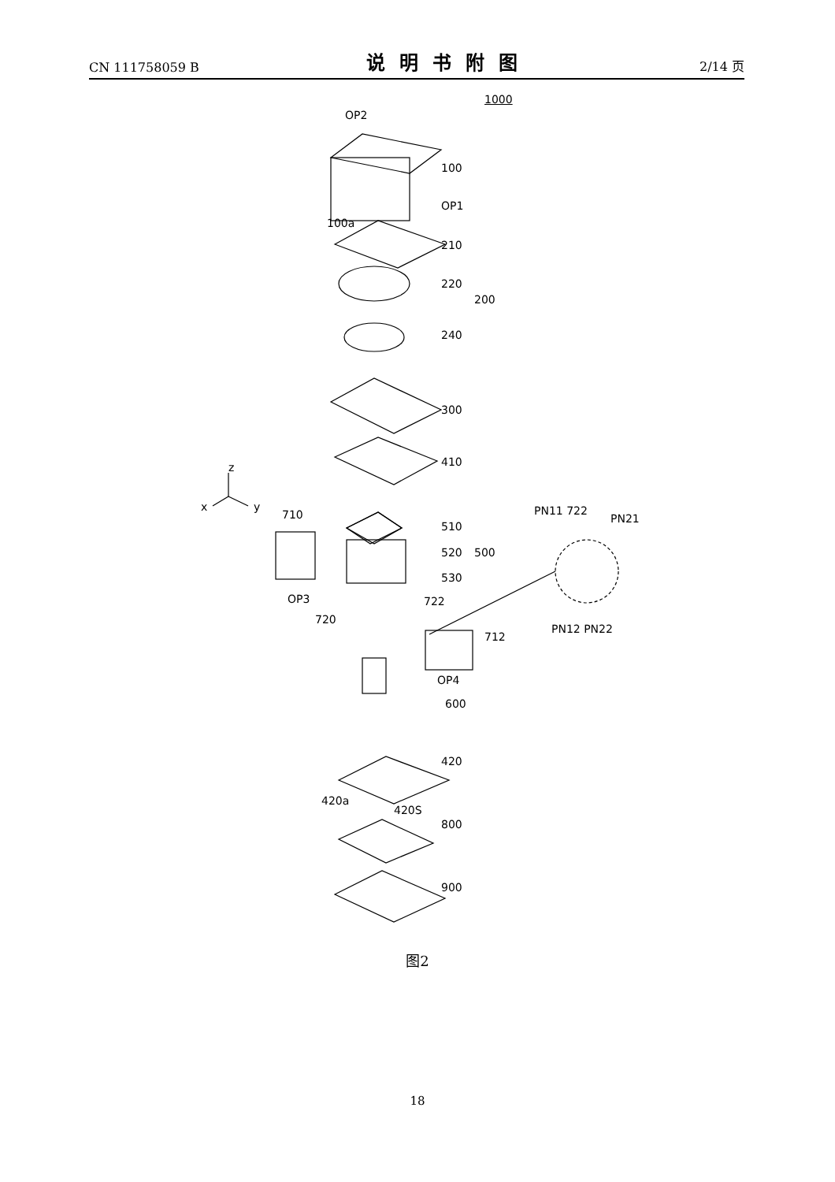CN 111758059 B 说明书附图 2/14 页
1000
OP2
100
OP1
100a
210
220
200
240
300
410
z
x y
710
510
520 500
530
PN11 722
PN21
OP3 722
720
PN12 PN22
712
OP4
600
420
420a
420S
800
900
图2
18